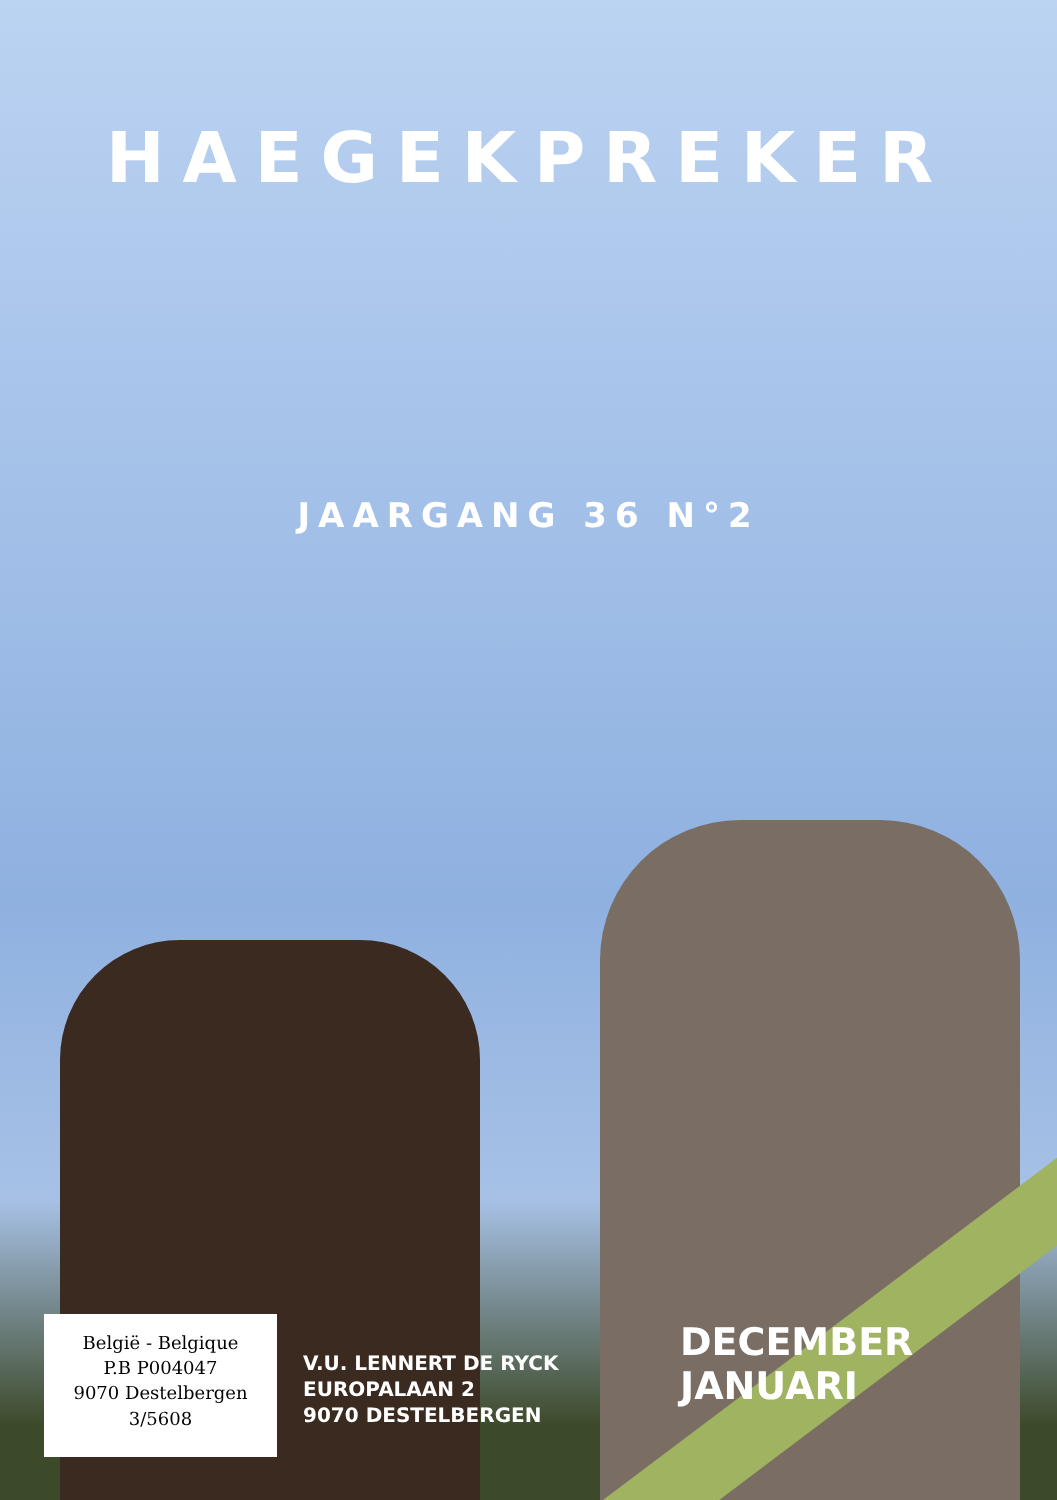HAEGEKPREKER
JAARGANG 36 N°2
België - Belgique
P.B P004047
9070 Destelbergen
3/5608
V.U. LENNERT DE RYCK
EUROPALAAN 2
9070 DESTELBERGEN
DECEMBER JANUARI